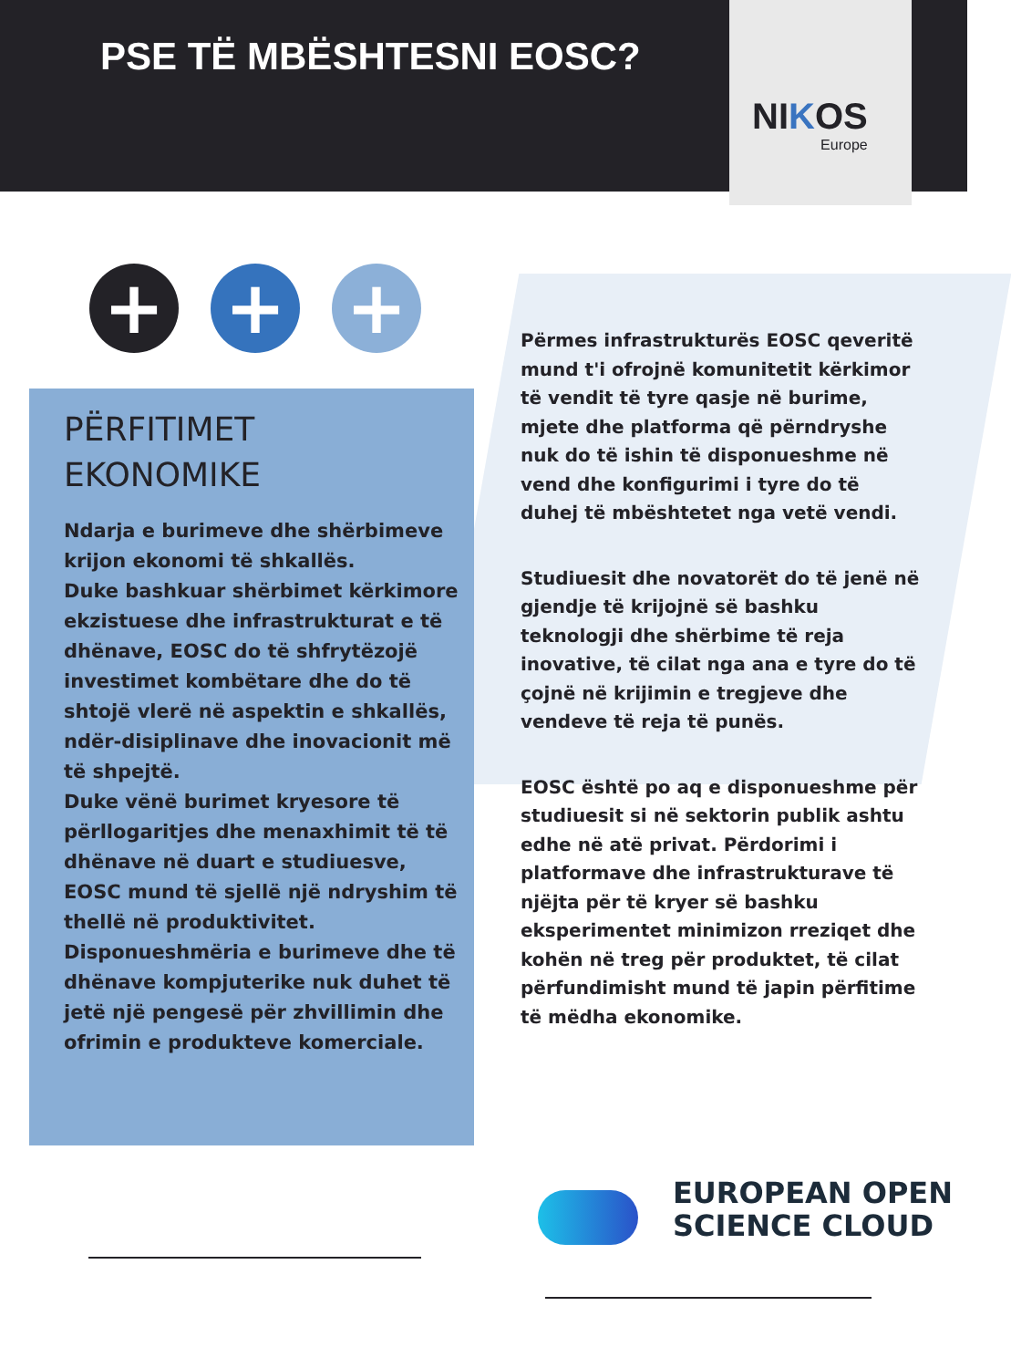PSE TË MBËSHTESNI EOSC?
NIKOS
Europe
+ + +
PËRFITIMET
EKONOMIKE
Ndarja e burimeve dhe shërbimeve krijon ekonomi të shkallës.
Duke bashkuar shërbimet kërkimore ekzistuese dhe infrastrukturat e të dhënave, EOSC do të shfrytëzojë investimet kombëtare dhe do të shtojë vlerë në aspektin e shkallës, ndër-disiplinave dhe inovacionit më të shpejtë.
Duke vënë burimet kryesore të përllogaritjes dhe menaxhimit të të dhënave në duart e studiuesve, EOSC mund të sjellë një ndryshim të thellë në produktivitet.
Disponueshmëria e burimeve dhe të dhënave kompjuterike nuk duhet të jetë një pengesë për zhvillimin dhe ofrimin e produkteve komerciale.
Përmes infrastrukturës EOSC qeveritë mund t'i ofrojnë komunitetit kërkimor të vendit të tyre qasje në burime, mjete dhe platforma që përndryshe nuk do të ishin të disponueshme në vend dhe konfigurimi i tyre do të duhej të mbështetet nga vetë vendi.
Studiuesit dhe novatorët do të jenë në gjendje të krijojnë së bashku teknologji dhe shërbime të reja inovative, të cilat nga ana e tyre do të çojnë në krijimin e tregjeve dhe vendeve të reja të punës.
EOSC është po aq e disponueshme për studiuesit si në sektorin publik ashtu edhe në atë privat. Përdorimi i platformave dhe infrastrukturave të njëjta për të kryer së bashku eksperimentet minimizon rreziqet dhe kohën në treg për produktet, të cilat përfundimisht mund të japin përfitime të mëdha ekonomike.
EUROPEAN OPEN
SCIENCE CLOUD